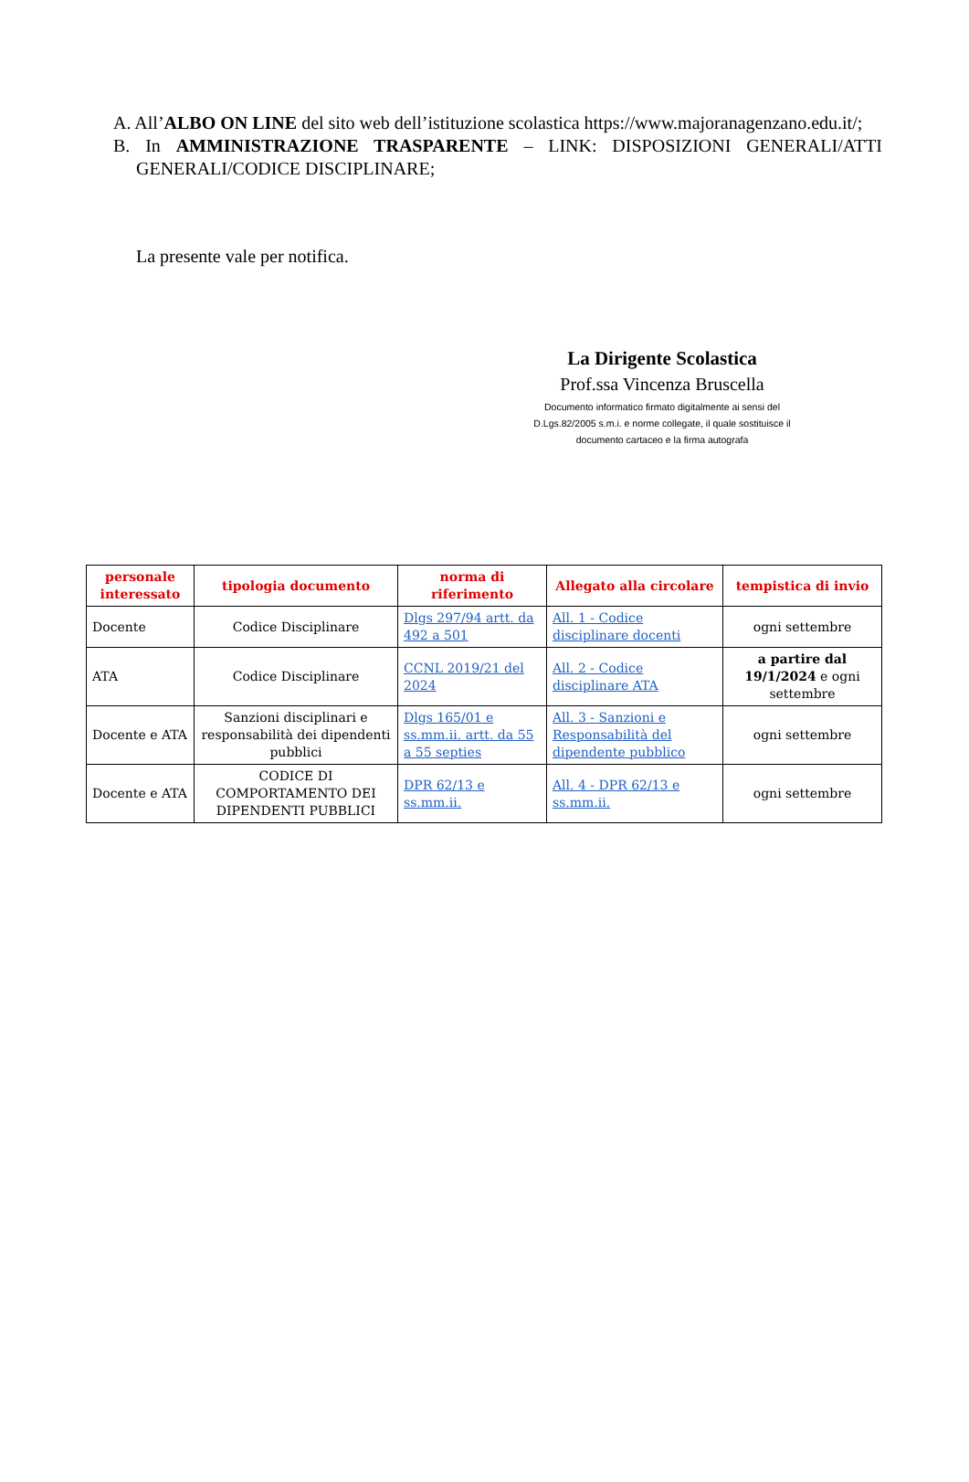A. All’ALBO ON LINE del sito web dell’istituzione scolastica https://www.majoranagenzano.edu.it/;
B. In AMMINISTRAZIONE TRASPARENTE – LINK: DISPOSIZIONI GENERALI/ATTI GENERALI/CODICE DISCIPLINARE;
La presente vale per notifica.
La Dirigente Scolastica
Prof.ssa Vincenza Bruscella
Documento informatico firmato digitalmente ai sensi del
D.Lgs.82/2005 s.m.i. e norme collegate, il quale sostituisce il
documento cartaceo e la firma autografa
| personale interessato | tipologia documento | norma di riferimento | Allegato alla circolare | tempistica di invio |
| --- | --- | --- | --- | --- |
| Docente | Codice Disciplinare | Dlgs 297/94 artt. da 492 a 501 | All. 1 - Codice disciplinare docenti | ogni settembre |
| ATA | Codice Disciplinare | CCNL 2019/21 del 2024 | All. 2 - Codice disciplinare ATA | a partire dal 19/1/2024 e ogni settembre |
| Docente e ATA | Sanzioni disciplinari e responsabilità dei dipendenti pubblici | Dlgs 165/01 e ss.mm.ii. artt. da 55 a 55 septies | All. 3 - Sanzioni e Responsabilità del dipendente pubblico | ogni settembre |
| Docente e ATA | CODICE DI COMPORTAMENTO DEI DIPENDENTI PUBBLICI | DPR 62/13 e ss.mm.ii. | All. 4 - DPR 62/13 e ss.mm.ii. | ogni settembre |